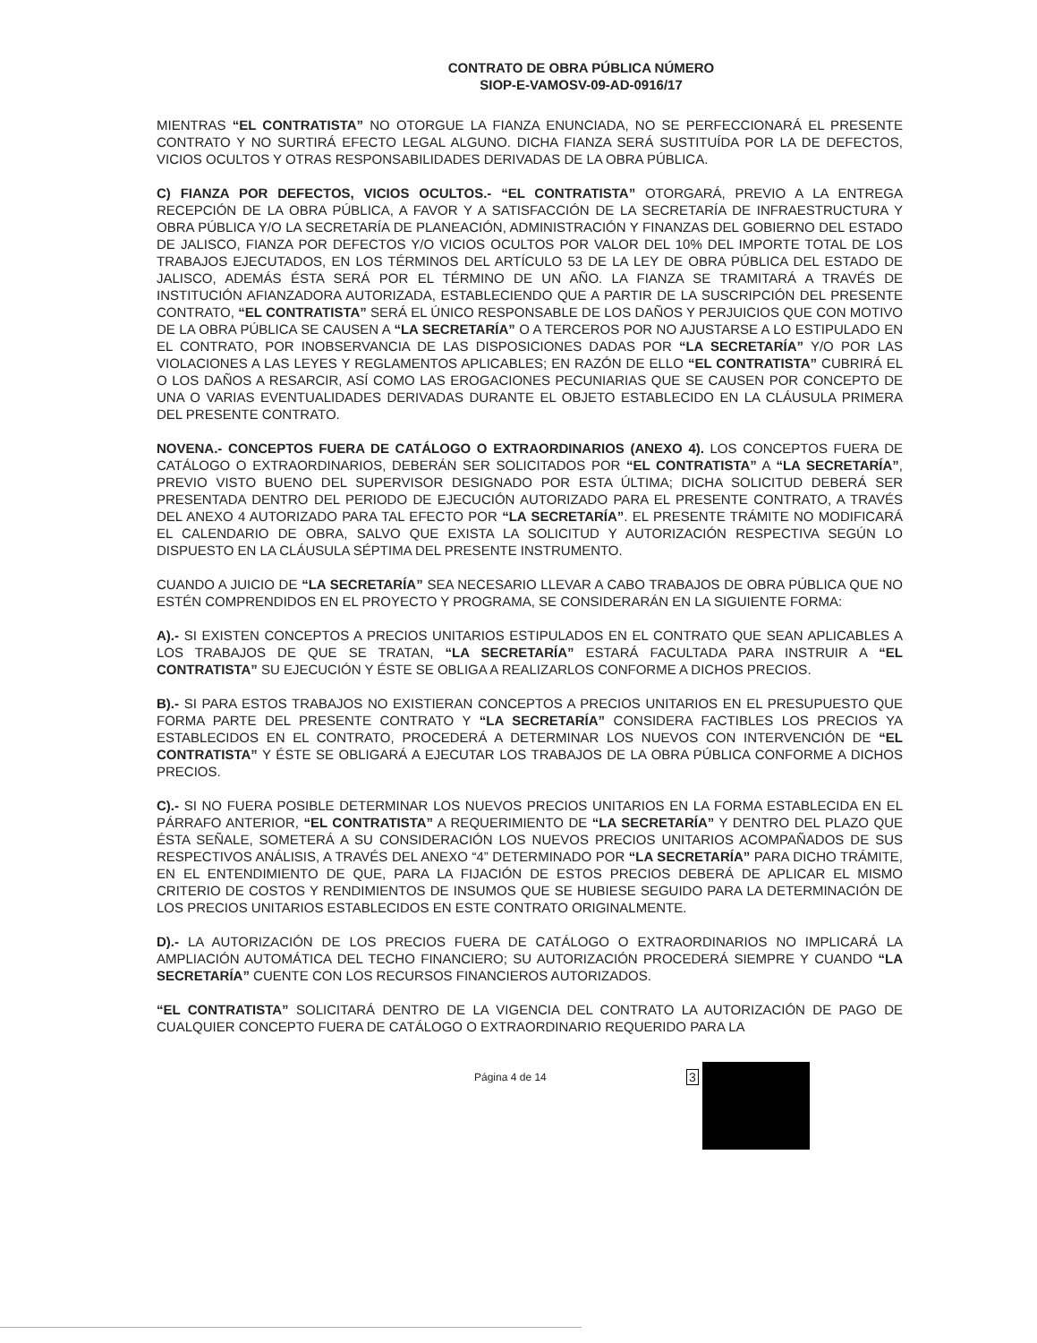CONTRATO DE OBRA PÚBLICA NÚMERO
SIOP-E-VAMOSV-09-AD-0916/17
MIENTRAS “EL CONTRATISTA” NO OTORGUE LA FIANZA ENUNCIADA, NO SE PERFECCIONARÁ EL PRESENTE CONTRATO Y NO SURTIRÁ EFECTO LEGAL ALGUNO. DICHA FIANZA SERÁ SUSTITUÍDA POR LA DE DEFECTOS, VICIOS OCULTOS Y OTRAS RESPONSABILIDADES DERIVADAS DE LA OBRA PÚBLICA.
C) FIANZA POR DEFECTOS, VICIOS OCULTOS.- “EL CONTRATISTA” OTORGARÁ, PREVIO A LA ENTREGA RECEPCIÓN DE LA OBRA PÚBLICA, A FAVOR Y A SATISFACCIÓN DE LA SECRETARÍA DE INFRAESTRUCTURA Y OBRA PÚBLICA Y/O LA SECRETARÍA DE PLANEACIÓN, ADMINISTRACIÓN Y FINANZAS DEL GOBIERNO DEL ESTADO DE JALISCO, FIANZA POR DEFECTOS Y/O VICIOS OCULTOS POR VALOR DEL 10% DEL IMPORTE TOTAL DE LOS TRABAJOS EJECUTADOS, EN LOS TÉRMINOS DEL ARTÍCULO 53 DE LA LEY DE OBRA PÚBLICA DEL ESTADO DE JALISCO, ADEMÁS ÉSTA SERÁ POR EL TÉRMINO DE UN AÑO. LA FIANZA SE TRAMITARÁ A TRAVÉS DE INSTITUCIÓN AFIANZADORA AUTORIZADA, ESTABLECIENDO QUE A PARTIR DE LA SUSCRIPCIÓN DEL PRESENTE CONTRATO, “EL CONTRATISTA” SERÁ EL ÚNICO RESPONSABLE DE LOS DAÑOS Y PERJUICIOS QUE CON MOTIVO DE LA OBRA PÚBLICA SE CAUSEN A “LA SECRETARÍA” O A TERCEROS POR NO AJUSTARSE A LO ESTIPULADO EN EL CONTRATO, POR INOBSERVANCIA DE LAS DISPOSICIONES DADAS POR “LA SECRETARÍA” Y/O POR LAS VIOLACIONES A LAS LEYES Y REGLAMENTOS APLICABLES; EN RAZÓN DE ELLO “EL CONTRATISTA” CUBRIRÁ EL O LOS DAÑOS A RESARCIR, ASÍ COMO LAS EROGACIONES PECUNIARIAS QUE SE CAUSEN POR CONCEPTO DE UNA O VARIAS EVENTUALIDADES DERIVADAS DURANTE EL OBJETO ESTABLECIDO EN LA CLÁUSULA PRIMERA DEL PRESENTE CONTRATO.
NOVENA.- CONCEPTOS FUERA DE CATÁLOGO O EXTRAORDINARIOS (ANEXO 4). LOS CONCEPTOS FUERA DE CATÁLOGO O EXTRAORDINARIOS, DEBERÁN SER SOLICITADOS POR “EL CONTRATISTA” A “LA SECRETARÍA”, PREVIO VISTO BUENO DEL SUPERVISOR DESIGNADO POR ESTA ÚLTIMA; DICHA SOLICITUD DEBERÁ SER PRESENTADA DENTRO DEL PERIODO DE EJECUCIÓN AUTORIZADO PARA EL PRESENTE CONTRATO, A TRAVÉS DEL ANEXO 4 AUTORIZADO PARA TAL EFECTO POR “LA SECRETARÍA”. EL PRESENTE TRÁMITE NO MODIFICARÁ EL CALENDARIO DE OBRA, SALVO QUE EXISTA LA SOLICITUD Y AUTORIZACIÓN RESPECTIVA SEGÚN LO DISPUESTO EN LA CLÁUSULA SÉPTIMA DEL PRESENTE INSTRUMENTO.
CUANDO A JUICIO DE “LA SECRETARÍA” SEA NECESARIO LLEVAR A CABO TRABAJOS DE OBRA PÚBLICA QUE NO ESTÉN COMPRENDIDOS EN EL PROYECTO Y PROGRAMA, SE CONSIDERARÁN EN LA SIGUIENTE FORMA:
A).- SI EXISTEN CONCEPTOS A PRECIOS UNITARIOS ESTIPULADOS EN EL CONTRATO QUE SEAN APLICABLES A LOS TRABAJOS DE QUE SE TRATAN, “LA SECRETARÍA” ESTARÁ FACULTADA PARA INSTRUIR A “EL CONTRATISTA” SU EJECUCIÓN Y ÉSTE SE OBLIGA A REALIZARLOS CONFORME A DICHOS PRECIOS.
B).- SI PARA ESTOS TRABAJOS NO EXISTIERAN CONCEPTOS A PRECIOS UNITARIOS EN EL PRESUPUESTO QUE FORMA PARTE DEL PRESENTE CONTRATO Y “LA SECRETARÍA” CONSIDERA FACTIBLES LOS PRECIOS YA ESTABLECIDOS EN EL CONTRATO, PROCEDERÁ A DETERMINAR LOS NUEVOS CON INTERVENCIÓN DE “EL CONTRATISTA” Y ÉSTE SE OBLIGARÁ A EJECUTAR LOS TRABAJOS DE LA OBRA PÚBLICA CONFORME A DICHOS PRECIOS.
C).- SI NO FUERA POSIBLE DETERMINAR LOS NUEVOS PRECIOS UNITARIOS EN LA FORMA ESTABLECIDA EN EL PÁRRAFO ANTERIOR, “EL CONTRATISTA” A REQUERIMIENTO DE “LA SECRETARÍA” Y DENTRO DEL PLAZO QUE ÉSTA SEÑALE, SOMETERÁ A SU CONSIDERACIÓN LOS NUEVOS PRECIOS UNITARIOS ACOMPAÑADOS DE SUS RESPECTIVOS ANÁLISIS, A TRAVÉS DEL ANEXO “4” DETERMINADO POR “LA SECRETARÍA” PARA DICHO TRÁMITE, EN EL ENTENDIMIENTO DE QUE, PARA LA FIJACIÓN DE ESTOS PRECIOS DEBERÁ DE APLICAR EL MISMO CRITERIO DE COSTOS Y RENDIMIENTOS DE INSUMOS QUE SE HUBIESE SEGUIDO PARA LA DETERMINACIÓN DE LOS PRECIOS UNITARIOS ESTABLECIDOS EN ESTE CONTRATO ORIGINALMENTE.
D).- LA AUTORIZACIÓN DE LOS PRECIOS FUERA DE CATÁLOGO O EXTRAORDINARIOS NO IMPLICARÁ LA AMPLIACIÓN AUTOMÁTICA DEL TECHO FINANCIERO; SU AUTORIZACIÓN PROCEDERÁ SIEMPRE Y CUANDO “LA SECRETARÍA” CUENTE CON LOS RECURSOS FINANCIEROS AUTORIZADOS.
“EL CONTRATISTA” SOLICITARÁ DENTRO DE LA VIGENCIA DEL CONTRATO LA AUTORIZACIÓN DE PAGO DE CUALQUIER CONCEPTO FUERA DE CATÁLOGO O EXTRAORDINARIO REQUERIDO PARA LA
Página 4 de 14 3